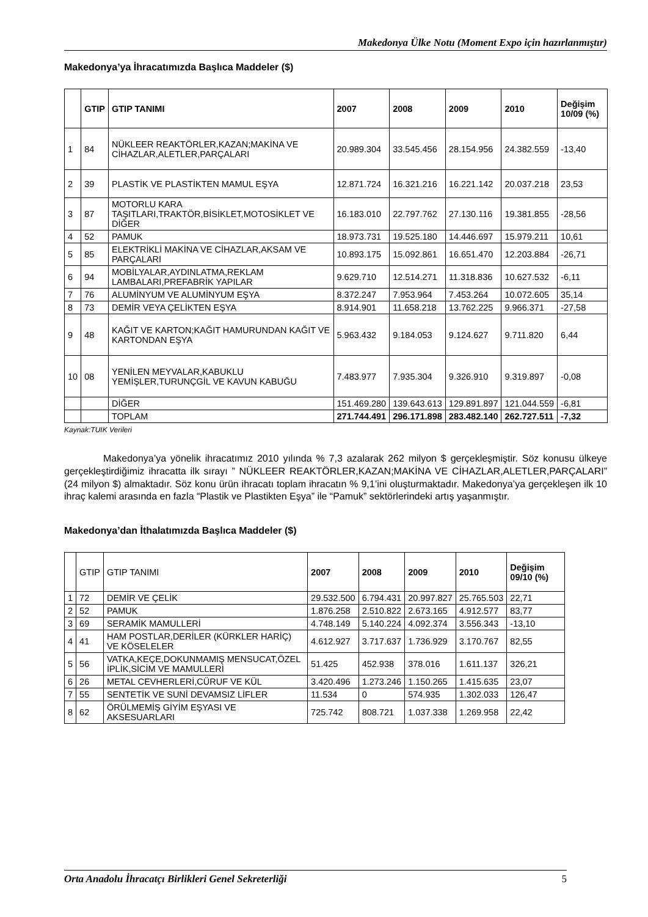Makedonya Ülke Notu (Moment Expo için hazırlanmıştır)
Makedonya’ya İhracatımızda Başlıca Maddeler ($)
| | GTIP | GTIP TANIMI | 2007 | 2008 | 2009 | 2010 | Değişim 10/09 (%) |
| --- | --- | --- | --- | --- | --- | --- | --- |
| 1 | 84 | NÜKLEER REAKTÖRLER,KAZAN;MAKİNA VE CİHAZLAR,ALETLER,PARÇALARI | 20.989.304 | 33.545.456 | 28.154.956 | 24.382.559 | -13,40 |
| 2 | 39 | PLASTİK VE PLASTİKTEN MAMUL EŞYA | 12.871.724 | 16.321.216 | 16.221.142 | 20.037.218 | 23,53 |
| 3 | 87 | MOTORLU KARA TAŞITLARI,TRAKTÖR,BİSİKLET,MOTOSİKLET VE DİĞER | 16.183.010 | 22.797.762 | 27.130.116 | 19.381.855 | -28,56 |
| 4 | 52 | PAMUK | 18.973.731 | 19.525.180 | 14.446.697 | 15.979.211 | 10,61 |
| 5 | 85 | ELEKTRİKLİ MAKİNA VE CİHAZLAR,AKSAM VE PARÇALARI | 10.893.175 | 15.092.861 | 16.651.470 | 12.203.884 | -26,71 |
| 6 | 94 | MOBİLYALAR,AYDINLATMA,REKLAM LAMBALARI,PREFABRİK YAPILAR | 9.629.710 | 12.514.271 | 11.318.836 | 10.627.532 | -6,11 |
| 7 | 76 | ALUMİNYUM VE ALUMİNYUM EŞYA | 8.372.247 | 7.953.964 | 7.453.264 | 10.072.605 | 35,14 |
| 8 | 73 | DEMİR VEYA ÇELİKTEN EŞYA | 8.914.901 | 11.658.218 | 13.762.225 | 9.966.371 | -27,58 |
| 9 | 48 | KAĞIT VE KARTON;KAĞIT HAMURUNDAN KAĞIT VE KARTONDAN EŞYA | 5.963.432 | 9.184.053 | 9.124.627 | 9.711.820 | 6,44 |
| 10 | 08 | YENİLEN MEYVALAR,KABUKLU YEMİŞLER,TURUNÇGİL VE KAVUN KABUĞU | 7.483.977 | 7.935.304 | 9.326.910 | 9.319.897 | -0,08 |
| | | DİĞER | 151.469.280 | 139.643.613 | 129.891.897 | 121.044.559 | -6,81 |
| | | TOPLAM | 271.744.491 | 296.171.898 | 283.482.140 | 262.727.511 | -7,32 |
Kaynak:TUIK Verileri
Makedonya’ya yönelik ihracatımız 2010 yılında % 7,3 azalarak 262 milyon $ gerçekleşmiştir. Söz konusu ülkeye gerçekleştirdiğimiz ihracatta ilk sırayı ” NÜKLEER REAKTÖRLER,KAZAN;MAKİNA VE CİHAZLAR,ALETLER,PARÇALARI” (24 milyon $) almaktadır. Söz konu ürün ihracatı toplam ihracatın % 9,1’ini oluşturmaktadır. Makedonya’ya gerçekleşen ilk 10 ihraç kalemi arasında en fazla “Plastik ve Plastikten Eşya” ile “Pamuk” sektörlerindeki artış yaşanmıştır.
Makedonya’dan İthalatımızda Başlıca Maddeler ($)
| | GTIP | GTIP TANIMI | 2007 | 2008 | 2009 | 2010 | Değişim 09/10 (%) |
| 1 | 72 | DEMİR VE ÇELİK | 29.532.500 | 6.794.431 | 20.997.827 | 25.765.503 | 22,71 |
| 2 | 52 | PAMUK | 1.876.258 | 2.510.822 | 2.673.165 | 4.912.577 | 83,77 |
| 3 | 69 | SERAMİK MAMULLERİ | 4.748.149 | 5.140.224 | 4.092.374 | 3.556.343 | -13,10 |
| 4 | 41 | HAM POSTLAR,DERİLER (KÜRKLER HARİÇ) VE KÖSELELER | 4.612.927 | 3.717.637 | 1.736.929 | 3.170.767 | 82,55 |
| 5 | 56 | VATKA,KEÇE,DOKUNMAMIŞ MENSUCAT,ÖZEL İPLİK,SİCİM VE MAMULLERİ | 51.425 | 452.938 | 378.016 | 1.611.137 | 326,21 |
| 6 | 26 | METAL CEVHERLERİ,CÜRUF VE KÜL | 3.420.496 | 1.273.246 | 1.150.265 | 1.415.635 | 23,07 |
| 7 | 55 | SENTETİK VE SUNİ DEVAMSIZ LİFLER | 11.534 | 0 | 574.935 | 1.302.033 | 126,47 |
| 8 | 62 | ÖRÜLMEMİŞ GİYİM EŞYASI VE AKSESUARLARI | 725.742 | 808.721 | 1.037.338 | 1.269.958 | 22,42 |
Orta Anadolu İhracatçı Birlikleri Genel Sekreterliği 5